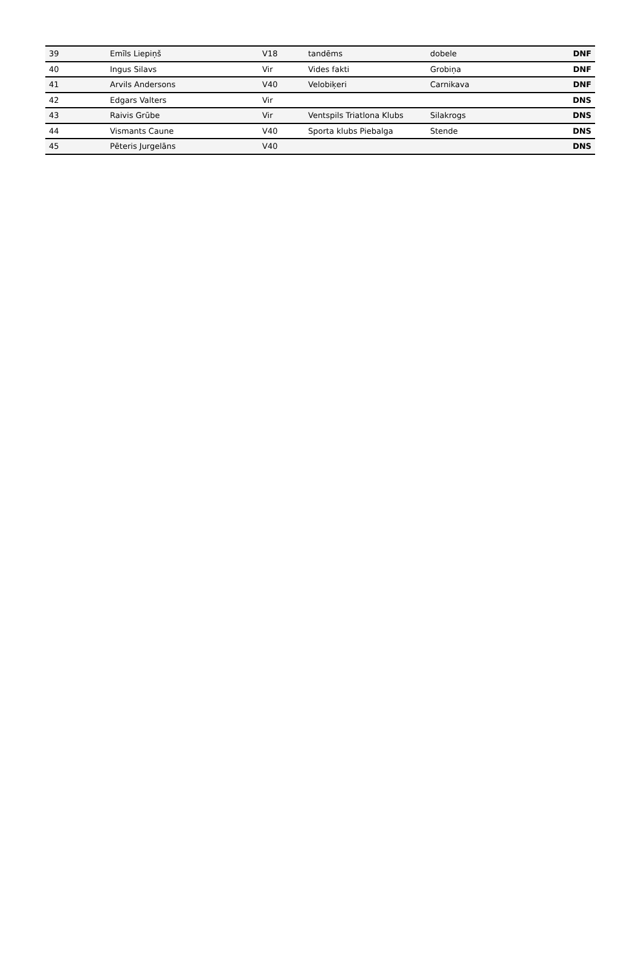| 39 | Emīls Liepiņš | V18 | tandēms | dobele | DNF |
| 40 | Ingus Silavs | Vir | Vides fakti | Grobiņa | DNF |
| 41 | Arvils Andersons | V40 | Velobiķeri | Carnikava | DNF |
| 42 | Edgars Valters | Vir | | | DNS |
| 43 | Raivis Grūbe | Vir | Ventspils Triatlona Klubs | Silakrogs | DNS |
| 44 | Vismants Caune | V40 | Sporta klubs Piebalga | Stende | DNS |
| 45 | Pēteris Jurgelāns | V40 | | | DNS |